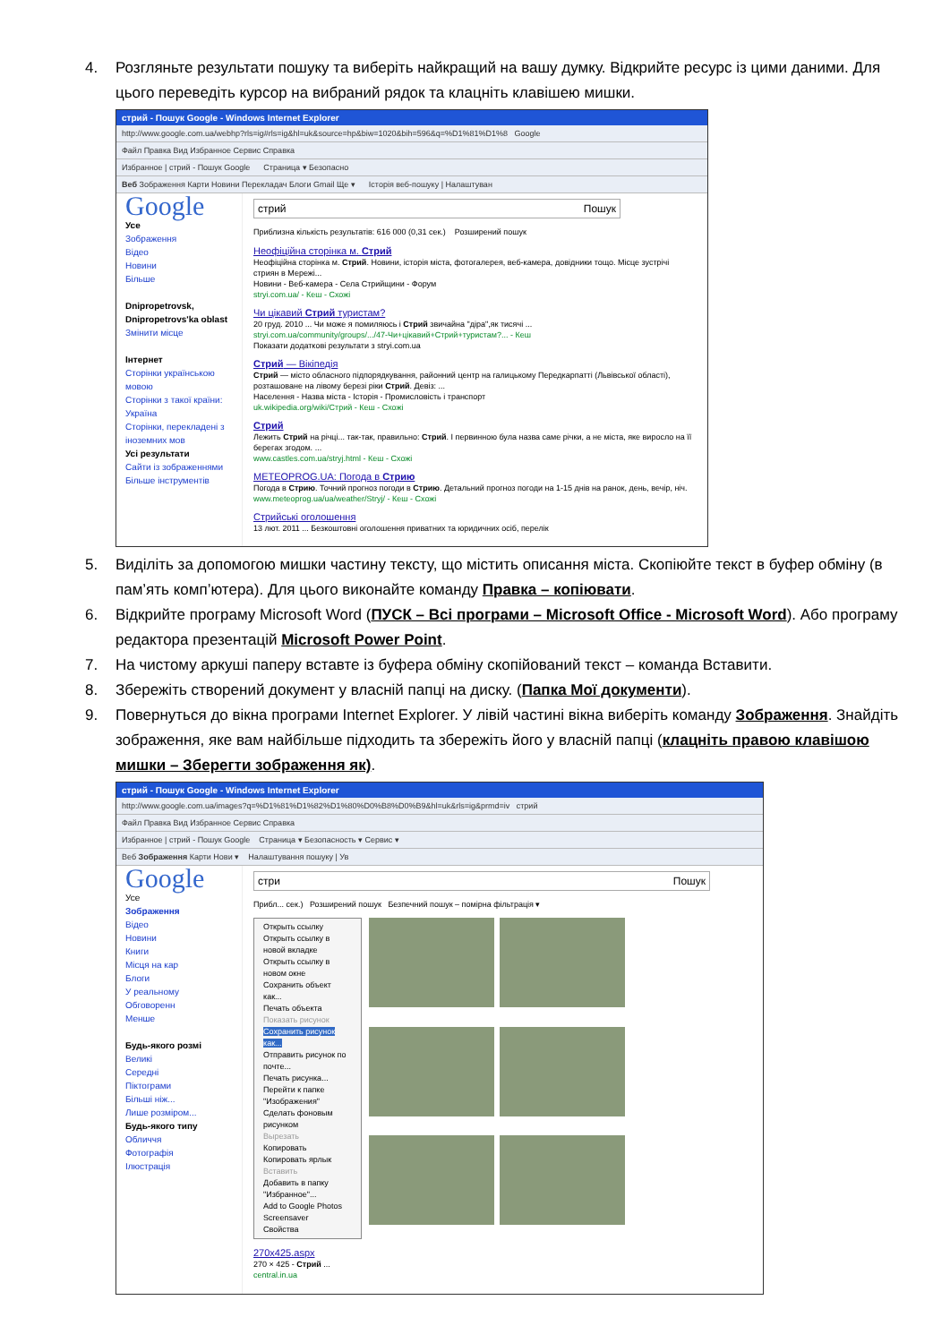4. Розгляньте результати пошуку та виберіть найкращий на вашу думку. Відкрийте ресурс із цими даними. Для цього переведіть курсор на вибраний рядок та клацніть клавішею мишки.
стрий - Пошук Google - Windows Internet Explorer
http://www.google.com.ua/webhp?rls=ig#rls=ig&hl=uk&source=hp&biw=1020&bih=596&q=%D1%81%D1%8 Google
Файл Правка Вид Избранное Сервис Справка
Избранное | стрий - Пошук Google Страница ▾ Безопасно
Веб Зображення Карти Новини Перекладач Блоги Gmail Ще ▾ Історія веб-пошуку | Налаштуван
Google
Усе
Зображення
Відео
Новини
Більше
Dnipropetrovsk, Dnipropetrovs'ka oblast
Змінити місце
Інтернет
Сторінки українською мовою
Сторінки з такої країни: Україна
Сторінки, перекладені з іноземних мов
Усі результати
Сайти із зображеннями
Більше інструментів
стрий Пошук
Приблизна кількість результатів: 616 000 (0,31 сек.) Розширений пошук
Неофіційна сторінка м. Стрий
Неофіційна сторінка м. Стрий. Новини, історія міста, фотогалерея, веб-камера, довідники тощо. Місце зустрічі стриян в Мережі...
Новини - Веб-камера - Села Стрийщини - Форум
stryi.com.ua/ - Кеш - Схожі
Чи цікавий Стрий туристам?
20 груд. 2010 ... Чи може я помиляюсь і Стрий звичайна "діра",як тисячі ...
stryi.com.ua/community/groups/.../47-Чи+цікавий+Стрий+туристам?... - Кеш
Показати додаткові результати з stryi.com.ua
Стрий — Вікіпедія
Стрий — місто обласного підпорядкування, районний центр на галицькому Передкарпатті (Львівської області), розташоване на лівому березі ріки Стрий. Девіз: ...
Населення - Назва міста - Історія - Промисловість і транспорт
uk.wikipedia.org/wiki/Стрий - Кеш - Схожі
Стрий
Лежить Стрий на річці... так-так, правильно: Стрий. І первинною була назва саме річки, а не міста, яке виросло на її берегах згодом. ...
www.castles.com.ua/stryj.html - Кеш - Схожі
METEOPROG.UA: Погода в Стрию
Погода в Стрию. Точний прогноз погоди в Стрию. Детальний прогноз погоди на 1-15 днів на ранок, день, вечір, ніч.
www.meteoprog.ua/ua/weather/Stryj/ - Кеш - Схожі
Стрийські оголошення
13 лют. 2011 ... Безкоштовні оголошення приватних та юридичних осіб, перелік
5. Виділіть за допомогою мишки частину тексту, що містить описання міста. Скопіюйте текст в буфер обміну (в пам’ять комп’ютера). Для цього виконайте команду Правка – копіювати.
6. Відкрийте програму Microsoft Word (ПУСК – Всі програми – Microsoft Office - Microsoft Word). Або програму редактора презентацій Microsoft Power Point.
7. На чистому аркуші паперу вставте із буфера обміну скопійований текст – команда Вставити.
8. Збережіть створений документ у власній папці на диску. (Папка Мої документи).
9. Повернуться до вікна програми Internet Explorer. У лівій частині вікна виберіть команду Зображення. Знайдіть зображення, яке вам найбільше підходить та збережіть його у власній папці (клацніть правою клавішою мишки – Зберегти зображення як).
стрий - Пошук Google - Windows Internet Explorer
http://www.google.com.ua/images?q=%D1%81%D1%82%D1%80%D0%B8%D0%B9&hl=uk&rls=ig&prmd=iv стрий
Файл Правка Вид Избранное Сервис Справка
Избранное | стрий - Пошук Google Страница ▾ Безопасность ▾ Сервис ▾
Веб Зображення Карти Нови ▾ Налаштування пошуку | Ув
Google
Усе
Зображення
Відео
Новини
Книги
Місця на кар
Блоги
У реальному
Обговоренн
Менше
Будь-якого розмі
Великі
Середні
Піктограми
Більші ніж...
Лише розміром...
Будь-якого типу
Обличчя
Фотографія
Ілюстрація
стри Пошук
Прибл... сек.) Розширений пошук Безпечний пошук – помірна фільтрація ▾
Открыть ссылку
Открыть ссылку в новой вкладке
Открыть ссылку в новом окне
Сохранить объект как...
Печать объекта
Показать рисунок
Сохранить рисунок как...
Отправить рисунок по почте...
Печать рисунка...
Перейти к папке "Изображения"
Сделать фоновым рисунком
Вырезать
Копировать
Копировать ярлык
Вставить
Добавить в папку "Избранное"...
Add to Google Photos Screensaver
Свойства
270x425.aspx
270 × 425 - Стрий ...
central.in.ua